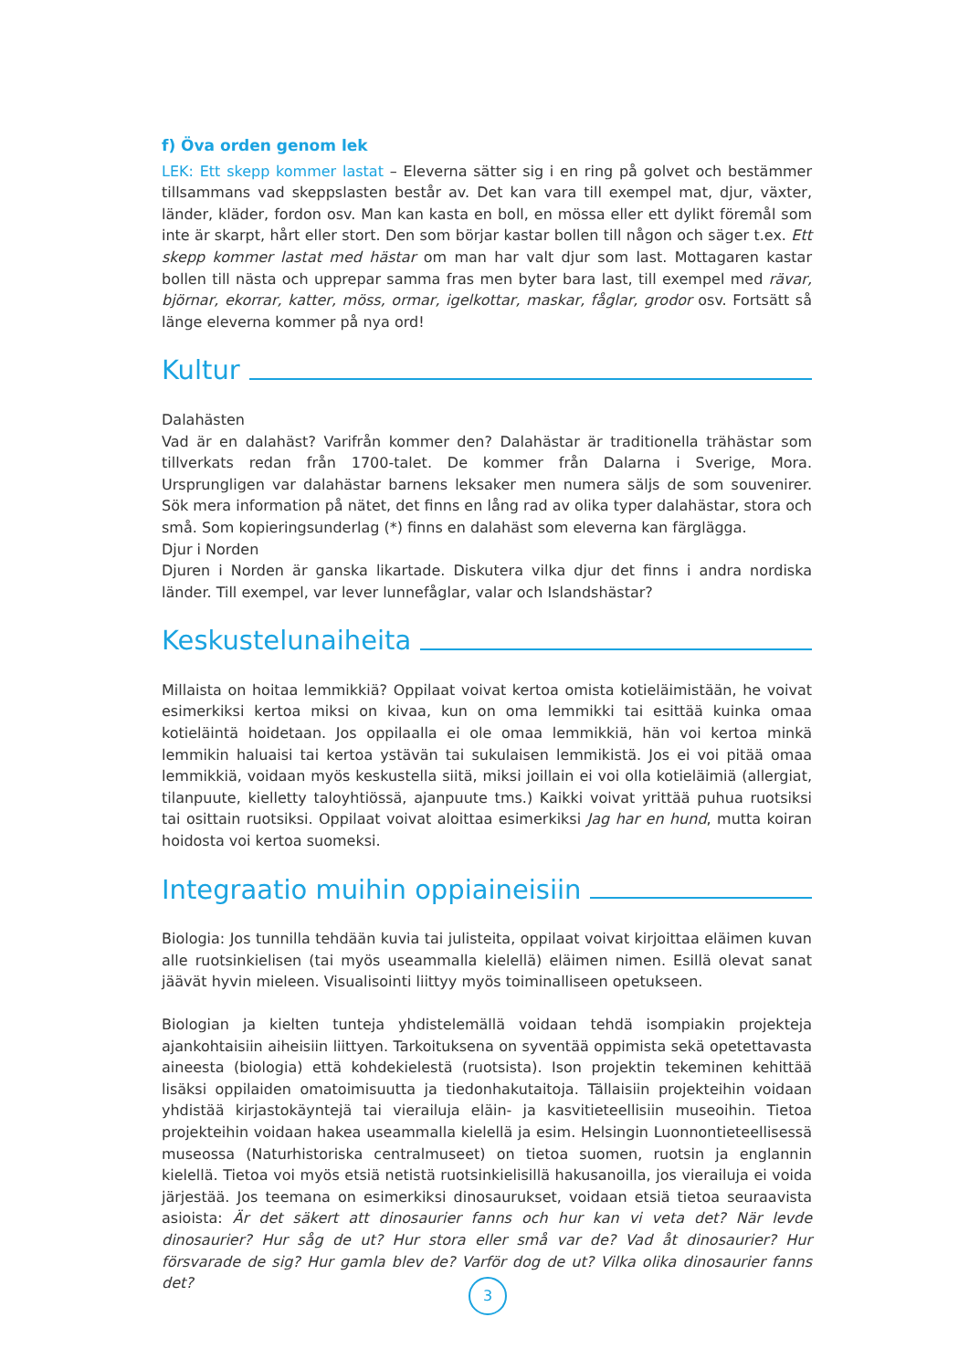f) Öva orden genom lek
LEK: Ett skepp kommer lastat – Eleverna sätter sig i en ring på golvet och bestämmer tillsammans vad skeppslasten består av. Det kan vara till exempel mat, djur, växter, länder, kläder, fordon osv. Man kan kasta en boll, en mössa eller ett dylikt föremål som inte är skarpt, hårt eller stort. Den som börjar kastar bollen till någon och säger t.ex. Ett skepp kommer lastat med hästar om man har valt djur som last. Mottagaren kastar bollen till nästa och upprepar samma fras men byter bara last, till exempel med rävar, björnar, ekorrar, katter, möss, ormar, igelkottar, maskar, fåglar, grodor osv. Fortsätt så länge eleverna kommer på nya ord!
Kultur
Dalahästen
Vad är en dalahäst? Varifrån kommer den? Dalahästar är traditionella trähästar som tillverkats redan från 1700-talet. De kommer från Dalarna i Sverige, Mora. Ursprungligen var dalahästar barnens leksaker men numera säljs de som souvenirer. Sök mera information på nätet, det finns en lång rad av olika typer dalahästar, stora och små. Som kopieringsunderlag (*) finns en dalahäst som eleverna kan färglägga.
Djur i Norden
Djuren i Norden är ganska likartade. Diskutera vilka djur det finns i andra nordiska länder. Till exempel, var lever lunnefåglar, valar och Islandshästar?
Keskustelunaiheita
Millaista on hoitaa lemmikkiä? Oppilaat voivat kertoa omista kotieläimistään, he voivat esimerkiksi kertoa miksi on kivaa, kun on oma lemmikki tai esittää kuinka omaa kotieläintä hoidetaan. Jos oppilaalla ei ole omaa lemmikkiä, hän voi kertoa minkä lemmikin haluaisi tai kertoa ystävän tai sukulaisen lemmikistä. Jos ei voi pitää omaa lemmikkiä, voidaan myös keskustella siitä, miksi joillain ei voi olla kotieläimiä (allergiat, tilanpuute, kielletty taloyhtiössä, ajanpuute tms.) Kaikki voivat yrittää puhua ruotsiksi tai osittain ruotsiksi. Oppilaat voivat aloittaa esimerkiksi Jag har en hund, mutta koiran hoidosta voi kertoa suomeksi.
Integraatio muihin oppiaineisiin
Biologia: Jos tunnilla tehdään kuvia tai julisteita, oppilaat voivat kirjoittaa eläimen kuvan alle ruotsinkielisen (tai myös useammalla kielellä) eläimen nimen. Esillä olevat sanat jäävät hyvin mieleen. Visualisointi liittyy myös toiminalliseen opetukseen.
Biologian ja kielten tunteja yhdistelemällä voidaan tehdä isompiakin projekteja ajankohtaisiin aiheisiin liittyen. Tarkoituksena on syventää oppimista sekä opetettavasta aineesta (biologia) että kohdekielestä (ruotsista). Ison projektin tekeminen kehittää lisäksi oppilaiden omatoimisuutta ja tiedonhakutaitoja. Tällaisiin projekteihin voidaan yhdistää kirjastokäyntejä tai vierailuja eläin- ja kasvitieteellisiin museoihin. Tietoa projekteihin voidaan hakea useammalla kielellä ja esim. Helsingin Luonnontieteellisessä museossa (Naturhistoriska centralmuseet) on tietoa suomen, ruotsin ja englannin kielellä. Tietoa voi myös etsiä netistä ruotsinkielisillä hakusanoilla, jos vierailuja ei voida järjestää. Jos teemana on esimerkiksi dinosaurukset, voidaan etsiä tietoa seuraavista asioista: Är det säkert att dinosaurier fanns och hur kan vi veta det? När levde dinosaurier? Hur såg de ut? Hur stora eller små var de? Vad åt dinosaurier? Hur försvarade de sig? Hur gamla blev de? Varför dog de ut? Vilka olika dinosaurier fanns det?
3